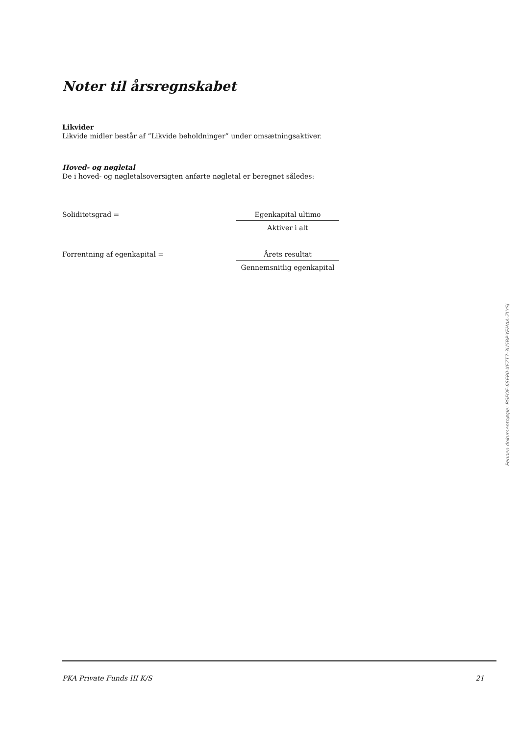Noter til årsregnskabet
Likvider
Likvide midler består af ”Likvide beholdninger” under omsætningsaktiver.
Hoved- og nøgletal
De i hoved- og nøgletalsoversigten anførte nøgletal er beregnet således:
Soliditetsgrad = Egenkapital ultimo
Aktiver i alt
Forrentning af egenkapital = Årets resultat
Gennemsnitlig egenkapital
PKA Private Funds III K/S 21
Penneo dokumentnøgle: PGFOF-6SEP0-XFZT7-3U5BP-YEHAA-ZLYSJ